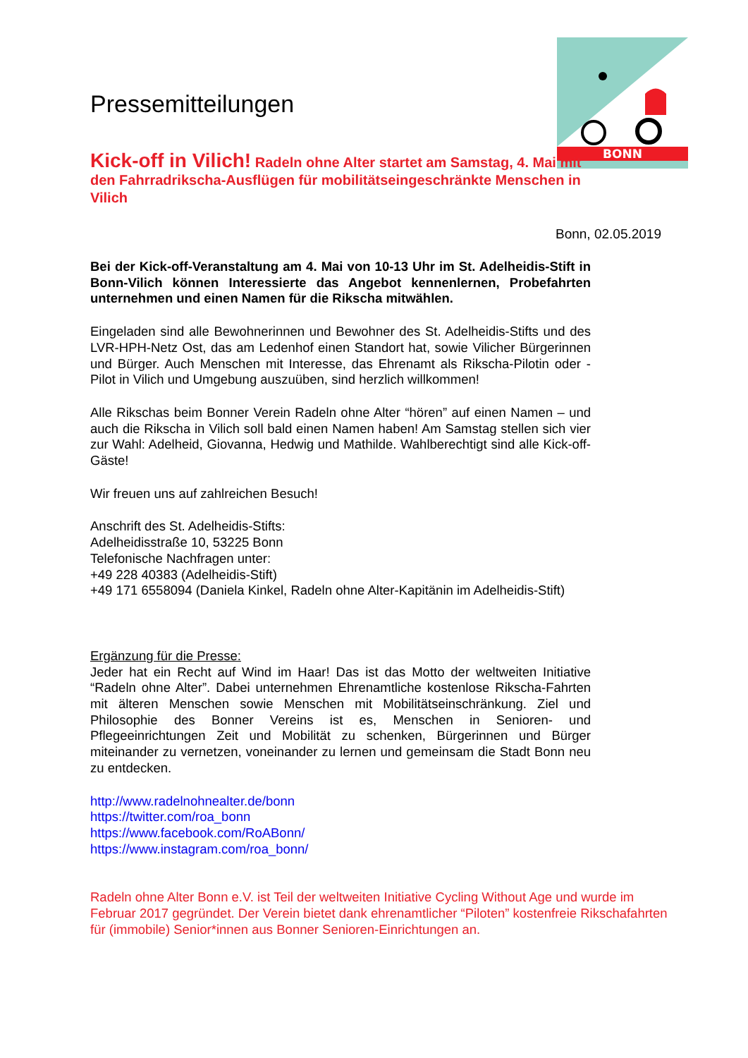BONN
Pressemitteilungen
Kick-off in Vilich! Radeln ohne Alter startet am Samstag, 4. Mai mit den Fahrradrikscha-Ausflügen für mobilitätseingeschränkte Menschen in Vilich
Bonn, 02.05.2019
Bei der Kick-off-Veranstaltung am 4. Mai von 10-13 Uhr im St. Adelheidis-Stift in Bonn-Vilich können Interessierte das Angebot kennenlernen, Probefahrten unternehmen und einen Namen für die Rikscha mitwählen.
Eingeladen sind alle Bewohnerinnen und Bewohner des St. Adelheidis-Stifts und des LVR-HPH-Netz Ost, das am Ledenhof einen Standort hat, sowie Vilicher Bürgerinnen und Bürger. Auch Menschen mit Interesse, das Ehrenamt als Rikscha-Pilotin oder -Pilot in Vilich und Umgebung auszuüben, sind herzlich willkommen!
Alle Rikschas beim Bonner Verein Radeln ohne Alter “hören” auf einen Namen – und auch die Rikscha in Vilich soll bald einen Namen haben! Am Samstag stellen sich vier zur Wahl: Adelheid, Giovanna, Hedwig und Mathilde. Wahlberechtigt sind alle Kick-off-Gäste!
Wir freuen uns auf zahlreichen Besuch!
Anschrift des St. Adelheidis-Stifts:
Adelheidisstraße 10, 53225 Bonn
Telefonische Nachfragen unter:
+49 228 40383 (Adelheidis-Stift)
+49 171 6558094 (Daniela Kinkel, Radeln ohne Alter-Kapitänin im Adelheidis-Stift)
Ergänzung für die Presse:
Jeder hat ein Recht auf Wind im Haar! Das ist das Motto der weltweiten Initiative “Radeln ohne Alter”. Dabei unternehmen Ehrenamtliche kostenlose Rikscha-Fahrten mit älteren Menschen sowie Menschen mit Mobilitätseinschränkung. Ziel und Philosophie des Bonner Vereins ist es, Menschen in Senioren- und Pflegeeinrichtungen Zeit und Mobilität zu schenken, Bürgerinnen und Bürger miteinander zu vernetzen, voneinander zu lernen und gemeinsam die Stadt Bonn neu zu entdecken.
http://www.radelnohnealter.de/bonn
https://twitter.com/roa_bonn
https://www.facebook.com/RoABonn/
https://www.instagram.com/roa_bonn/
Radeln ohne Alter Bonn e.V. ist Teil der weltweiten Initiative Cycling Without Age und wurde im Februar 2017 gegründet. Der Verein bietet dank ehrenamtlicher “Piloten” kostenfreie Rikschafahrten für (immobile) Senior*innen aus Bonner Senioren-Einrichtungen an.